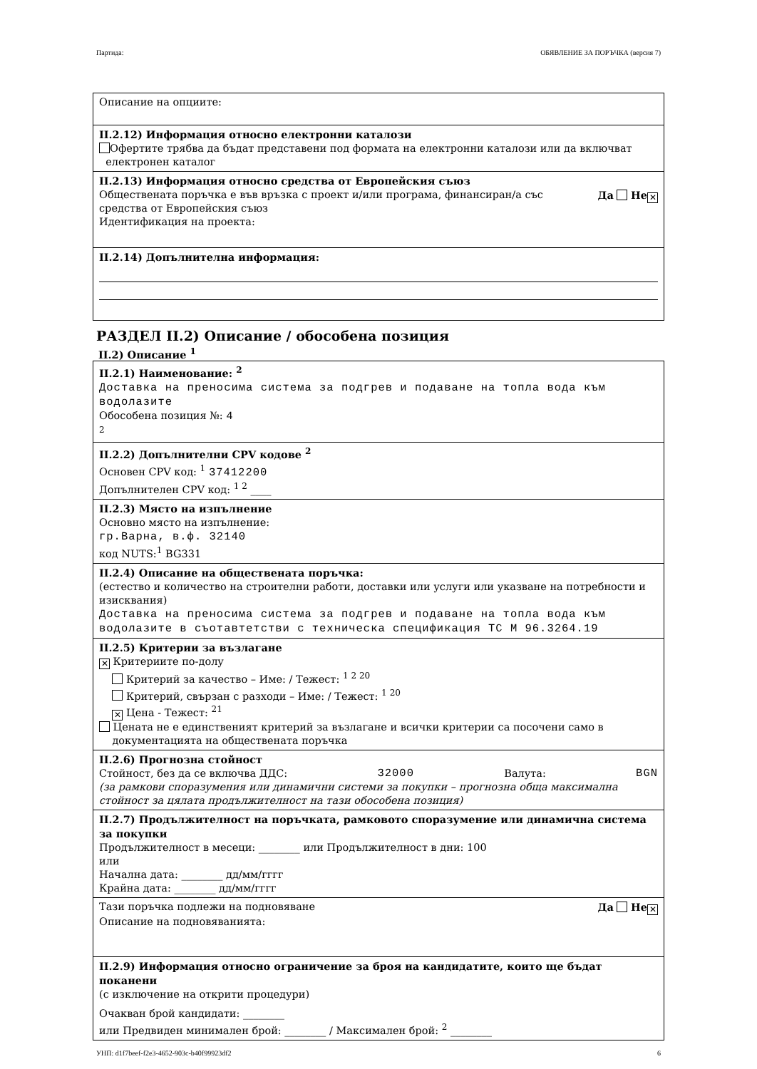Партида: ОБЯВЛЕНИЕ ЗА ПОРЪЧКА (версия 7)
Описание на опциите:
II.2.12) Информация относно електронни каталози
Офертите трябва да бъдат представени под формата на електронни каталози или да включват
електронен каталог
II.2.13) Информация относно средства от Европейския съюз
Обществената поръчка е във връзка с проект и/или програма, финансиран/а със
средства от Европейския съюз Да Не ✕
Идентификация на проекта:
II.2.14) Допълнителна информация:
РАЗДЕЛ II.2) Описание / обособена позиция
II.2) Описание <sup>1</sup>
II.2.1) Наименование: <sup>2</sup>
Доставка на преносима система за подгрев и подаване на топла вода към водолазите
Обособена позиция №: 4
<sup>2</sup>
II.2.2) Допълнителни CPV кодове <sup>2</sup>
Основен CPV код: <sup>1</sup> 37412200
Допълнителен CPV код: <sup>1 2</sup> ____
II.2.3) Място на изпълнение
Основно място на изпълнение:
гр.Варна, в.ф. 32140
код NUTS:<sup>1</sup> BG331
II.2.4) Описание на обществената поръчка:
(естество и количество на строителни работи, доставки или услуги или указване на потребности и изисквания)
Доставка на преносима система за подгрев и подаване на топла вода към водолазите в съотавтетстви с техническа спецификация ТС М 96.3264.19
II.2.5) Критерии за възлагане
✕ Критериите по-долу
Критерий за качество – Име: / Тежест: <sup>1 2 20</sup>
Критерий, свързан с разходи – Име: / Тежест: <sup>1 20</sup>
✕ Цена - Тежест: <sup>21</sup>
Цената не е единственият критерий за възлагане и всички критерии са посочени само в
документацията на обществената поръчка
II.2.6) Прогнозна стойност
Стойност, без да се включва ДДС: 32000 Валута: BGN
(за рамкови споразумения или динамични системи за покупки – прогнозна обща максимална стойност за цялата продължителност на тази обособена позиция)
II.2.7) Продължителност на поръчката, рамковото споразумение или динамична система за покупки
Продължителност в месеци: ________ или Продължителност в дни: 100
или
Начална дата: ________ дд/мм/гггг
Крайна дата: ________ дд/мм/гггг
Тази поръчка подлежи на подновяване Да Не ✕
Описание на подновяванията:
II.2.9) Информация относно ограничение за броя на кандидатите, които ще бъдат поканени
(с изключение на открити процедури)
Очакван брой кандидати: ________
или Предвиден минимален брой: ________ / Максимален брой: <sup>2</sup> ________
УНП: d1f7beef-f2e3-4652-903c-b40f99923df2 6